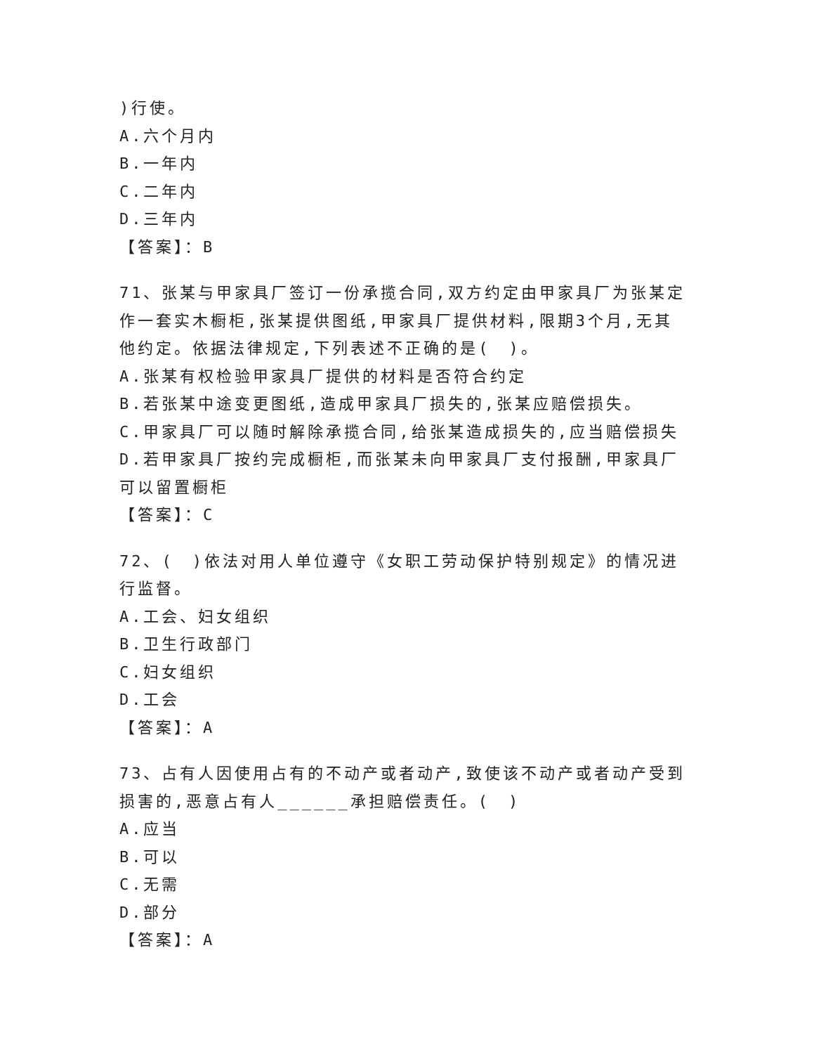)行使。
A.六个月内
B.一年内
C.二年内
D.三年内
【答案】：B
71、张某与甲家具厂签订一份承揽合同,双方约定由甲家具厂为张某定作一套实木橱柜,张某提供图纸,甲家具厂提供材料,限期3个月,无其他约定。依据法律规定,下列表述不正确的是(　)。
A.张某有权检验甲家具厂提供的材料是否符合约定
B.若张某中途变更图纸,造成甲家具厂损失的,张某应赔偿损失。
C.甲家具厂可以随时解除承揽合同,给张某造成损失的,应当赔偿损失
D.若甲家具厂按约完成橱柜,而张某未向甲家具厂支付报酬,甲家具厂可以留置橱柜
【答案】：C
72、(　)依法对用人单位遵守《女职工劳动保护特别规定》的情况进行监督。
A.工会、妇女组织
B.卫生行政部门
C.妇女组织
D.工会
【答案】：A
73、占有人因使用占有的不动产或者动产,致使该不动产或者动产受到损害的,恶意占有人______承担赔偿责任。(　)
A.应当
B.可以
C.无需
D.部分
【答案】：A